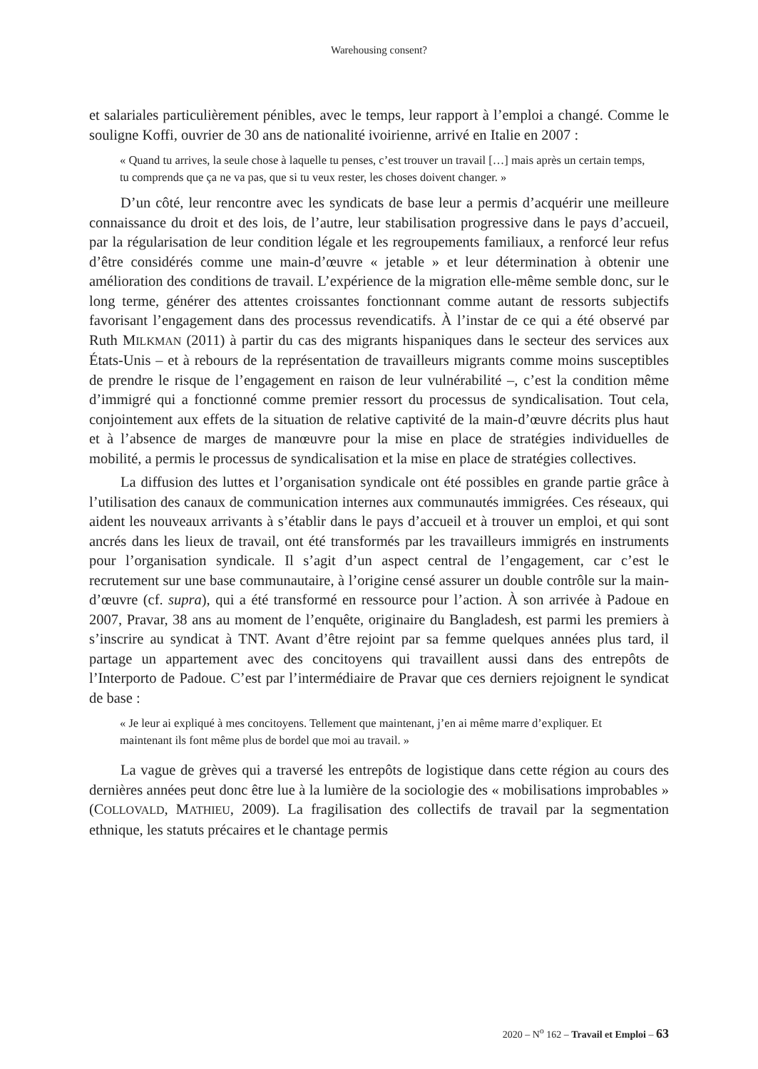Warehousing consent?
et salariales particulièrement pénibles, avec le temps, leur rapport à l’emploi a changé. Comme le souligne Koffi, ouvrier de 30 ans de nationalité ivoirienne, arrivé en Italie en 2007 :
« Quand tu arrives, la seule chose à laquelle tu penses, c’est trouver un travail […] mais après un certain temps, tu comprends que ça ne va pas, que si tu veux rester, les choses doivent changer. »
D’un côté, leur rencontre avec les syndicats de base leur a permis d’acquérir une meilleure connaissance du droit et des lois, de l’autre, leur stabilisation progressive dans le pays d’accueil, par la régularisation de leur condition légale et les regroupements familiaux, a renforcé leur refus d’être considérés comme une main-d’œuvre « jetable » et leur détermination à obtenir une amélioration des conditions de travail. L’expérience de la migration elle-même semble donc, sur le long terme, générer des attentes croissantes fonctionnant comme autant de ressorts subjectifs favorisant l’engagement dans des processus revendicatifs. À l’instar de ce qui a été observé par Ruth MILKMAN (2011) à partir du cas des migrants hispaniques dans le secteur des services aux États-Unis – et à rebours de la représentation de travailleurs migrants comme moins susceptibles de prendre le risque de l’engagement en raison de leur vulnérabilité –, c’est la condition même d’immigré qui a fonctionné comme premier ressort du processus de syndicalisation. Tout cela, conjointement aux effets de la situation de relative captivité de la main-d’œuvre décrits plus haut et à l’absence de marges de manœuvre pour la mise en place de stratégies individuelles de mobilité, a permis le processus de syndicalisation et la mise en place de stratégies collectives.
La diffusion des luttes et l’organisation syndicale ont été possibles en grande partie grâce à l’utilisation des canaux de communication internes aux communautés immigrées. Ces réseaux, qui aident les nouveaux arrivants à s’établir dans le pays d’accueil et à trouver un emploi, et qui sont ancrés dans les lieux de travail, ont été transformés par les travailleurs immigrés en instruments pour l’organisation syndicale. Il s’agit d’un aspect central de l’engagement, car c’est le recrutement sur une base communautaire, à l’origine censé assurer un double contrôle sur la main-d’œuvre (cf. supra), qui a été transformé en ressource pour l’action. À son arrivée à Padoue en 2007, Pravar, 38 ans au moment de l’enquête, originaire du Bangladesh, est parmi les premiers à s’inscrire au syndicat à TNT. Avant d’être rejoint par sa femme quelques années plus tard, il partage un appartement avec des concitoyens qui travaillent aussi dans des entrepôts de l’Interporto de Padoue. C’est par l’intermédiaire de Pravar que ces derniers rejoignent le syndicat de base :
« Je leur ai expliqué à mes concitoyens. Tellement que maintenant, j’en ai même marre d’expliquer. Et maintenant ils font même plus de bordel que moi au travail. »
La vague de grèves qui a traversé les entrepôts de logistique dans cette région au cours des dernières années peut donc être lue à la lumière de la sociologie des « mobilisations improbables » (COLLOVALD, MATHIEU, 2009). La fragilisation des collectifs de travail par la segmentation ethnique, les statuts précaires et le chantage permis
2020 – N<sup>o</sup> 162 – Travail et Emploi – 63